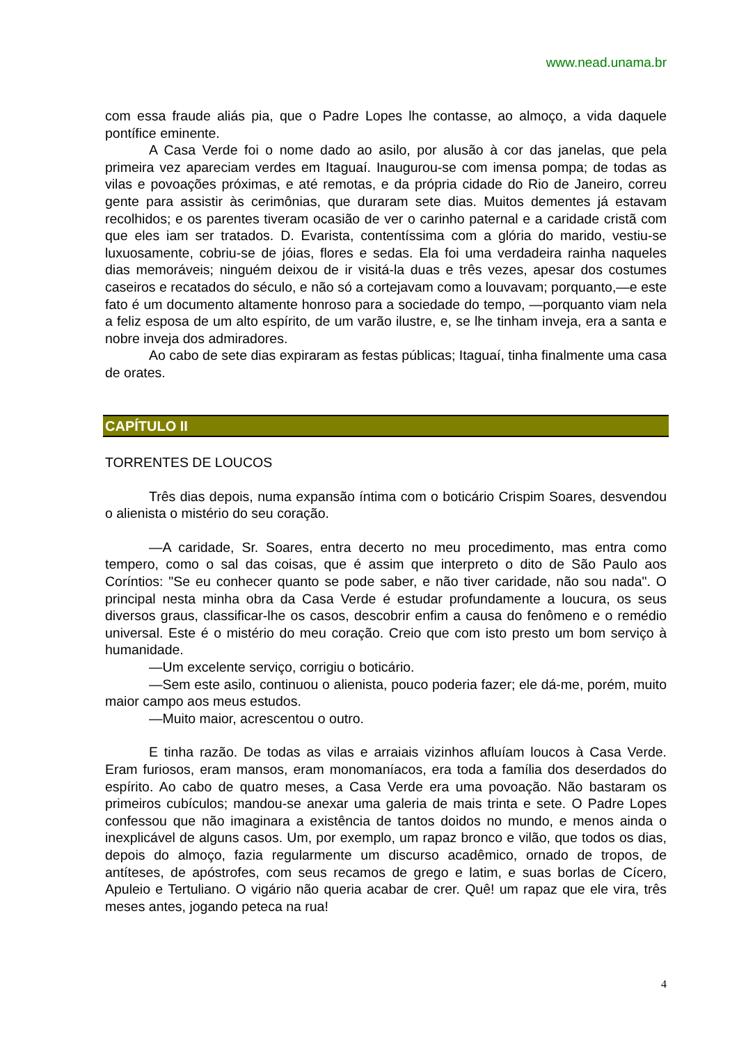www.nead.unama.br
com essa fraude aliás pia, que o Padre Lopes lhe contasse, ao almoço, a vida daquele pontífice eminente.
A Casa Verde foi o nome dado ao asilo, por alusão à cor das janelas, que pela primeira vez apareciam verdes em Itaguaí. Inaugurou-se com imensa pompa; de todas as vilas e povoações próximas, e até remotas, e da própria cidade do Rio de Janeiro, correu gente para assistir às cerimônias, que duraram sete dias. Muitos dementes já estavam recolhidos; e os parentes tiveram ocasião de ver o carinho paternal e a caridade cristã com que eles iam ser tratados. D. Evarista, contentíssima com a glória do marido, vestiu-se luxuosamente, cobriu-se de jóias, flores e sedas. Ela foi uma verdadeira rainha naqueles dias memoráveis; ninguém deixou de ir visitá-la duas e três vezes, apesar dos costumes caseiros e recatados do século, e não só a cortejavam como a louvavam; porquanto,—e este fato é um documento altamente honroso para a sociedade do tempo, —porquanto viam nela a feliz esposa de um alto espírito, de um varão ilustre, e, se lhe tinham inveja, era a santa e nobre inveja dos admiradores.
Ao cabo de sete dias expiraram as festas públicas; Itaguaí, tinha finalmente uma casa de orates.
CAPÍTULO II
TORRENTES DE LOUCOS
Três dias depois, numa expansão íntima com o boticário Crispim Soares, desvendou o alienista o mistério do seu coração.
—A caridade, Sr. Soares, entra decerto no meu procedimento, mas entra como tempero, como o sal das coisas, que é assim que interpreto o dito de São Paulo aos Coríntios: "Se eu conhecer quanto se pode saber, e não tiver caridade, não sou nada". O principal nesta minha obra da Casa Verde é estudar profundamente a loucura, os seus diversos graus, classificar-lhe os casos, descobrir enfim a causa do fenômeno e o remédio universal. Este é o mistério do meu coração. Creio que com isto presto um bom serviço à humanidade.
—Um excelente serviço, corrigiu o boticário.
—Sem este asilo, continuou o alienista, pouco poderia fazer; ele dá-me, porém, muito maior campo aos meus estudos.
—Muito maior, acrescentou o outro.
E tinha razão. De todas as vilas e arraiais vizinhos afluíam loucos à Casa Verde. Eram furiosos, eram mansos, eram monomaníacos, era toda a família dos deserdados do espírito. Ao cabo de quatro meses, a Casa Verde era uma povoação. Não bastaram os primeiros cubículos; mandou-se anexar uma galeria de mais trinta e sete. O Padre Lopes confessou que não imaginara a existência de tantos doidos no mundo, e menos ainda o inexplicável de alguns casos. Um, por exemplo, um rapaz bronco e vilão, que todos os dias, depois do almoço, fazia regularmente um discurso acadêmico, ornado de tropos, de antíteses, de apóstrofes, com seus recamos de grego e latim, e suas borlas de Cícero, Apuleio e Tertuliano. O vigário não queria acabar de crer. Quê! um rapaz que ele vira, três meses antes, jogando peteca na rua!
4